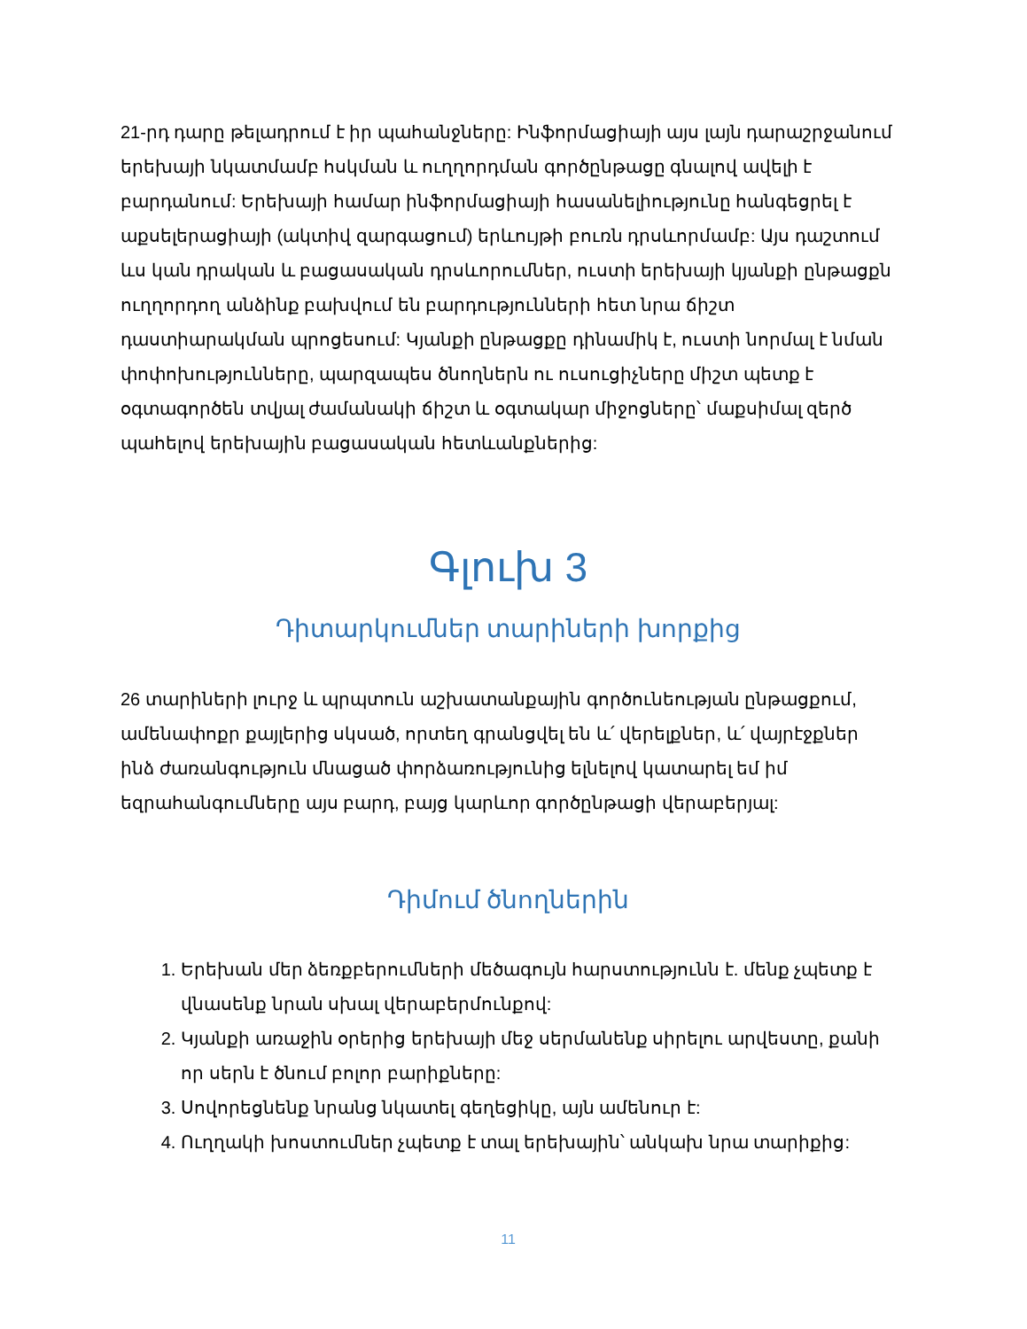21-րդ դարը թելադրում է իր պահանջները: Ինֆորմացիայի այս լայն դարաշրջանում երեխայի նկատմամբ հսկման և ուղղորդման գործընթացը գնալով ավելի է բարդանում: Երեխայի համար ինֆորմացիայի հասանելիությունը հանգեցրել է աքսելերացիայի (ակտիվ զարգացում) երևույթի բուռն դրսևորմամբ: Այս դաշտում ևս կան դրական և բացասական դրսևորումներ, ուստի երեխայի կյանքի ընթացքն ուղղորդող անձինք բախվում են բարդությունների հետ նրա ճիշտ դաստիարակման պրոցեսում: Կյանքի ընթացքը դինամիկ է, ուստի նորմալ է նման փոփոխությունները, պարզապես ծնողներն ու ուսուցիչները միշտ պետք է օգտագործեն տվյալ ժամանակի ճիշտ և օգտակար միջոցները՝ մաքսիմալ զերծ պահելով երեխային բացասական հետևանքներից:
Գլուխ 3
Դիտարկումներ տարիների խորքից
26 տարիների լուրջ և պրպտուն աշխատանքային գործունեության ընթացքում, ամենափոքր քայլերից սկսած, որտեղ գրանցվել են և՛ վերելքներ, և՛ վայրէջքներ ինձ ժառանգություն մնացած փորձառությունից ելնելով կատարել եմ իմ եզրահանգումները այս բարդ, բայց կարևոր գործընթացի վերաբերյալ:
Դիմում ծնողներին
1. Երեխան մեր ձեռքբերումների մեծագույն հարստությունն է. մենք չպետք է վնասենք նրան սխալ վերաբերմունքով:
2. Կյանքի առաջին օրերից երեխայի մեջ սերմանենք սիրելու արվեստը, քանի որ սերն է ծնում բոլոր բարիքները:
3. Սովորեցնենք նրանց նկատել գեղեցիկը, այն ամենուր է:
4. Ուղղակի խոստումներ չպետք է տալ երեխային՝ անկախ նրա տարիքից:
11